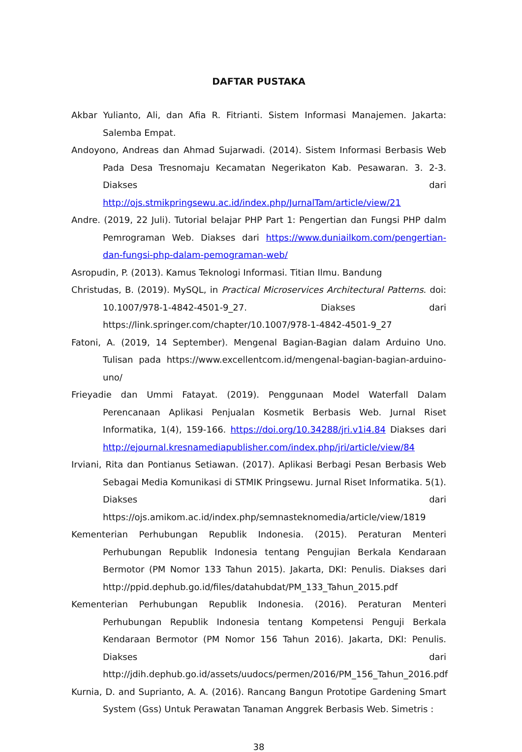DAFTAR PUSTAKA
Akbar Yulianto, Ali, dan Afia R. Fitrianti. Sistem Informasi Manajemen. Jakarta: Salemba Empat.
Andoyono, Andreas dan Ahmad Sujarwadi. (2014). Sistem Informasi Berbasis Web Pada Desa Tresnomaju Kecamatan Negerikaton Kab. Pesawaran. 3. 2-3. Diakses dari http://ojs.stmikpringsewu.ac.id/index.php/JurnalTam/article/view/21
Andre. (2019, 22 Juli). Tutorial belajar PHP Part 1: Pengertian dan Fungsi PHP dalm Pemrograman Web. Diakses dari https://www.duniailkom.com/pengertian-dan-fungsi-php-dalam-pemograman-web/
Asropudin, P. (2013). Kamus Teknologi Informasi. Titian Ilmu. Bandung
Christudas, B. (2019). MySQL, in Practical Microservices Architectural Patterns. doi: 10.1007/978-1-4842-4501-9_27. Diakses dari https://link.springer.com/chapter/10.1007/978-1-4842-4501-9_27
Fatoni, A. (2019, 14 September). Mengenal Bagian-Bagian dalam Arduino Uno. Tulisan pada https://www.excellentcom.id/mengenal-bagian-bagian-arduino-uno/
Frieyadie dan Ummi Fatayat. (2019). Penggunaan Model Waterfall Dalam Perencanaan Aplikasi Penjualan Kosmetik Berbasis Web. Jurnal Riset Informatika, 1(4), 159-166. https://doi.org/10.34288/jri.v1i4.84 Diakses dari http://ejournal.kresnamediapublisher.com/index.php/jri/article/view/84
Irviani, Rita dan Pontianus Setiawan. (2017). Aplikasi Berbagi Pesan Berbasis Web Sebagai Media Komunikasi di STMIK Pringsewu. Jurnal Riset Informatika. 5(1). Diakses dari https://ojs.amikom.ac.id/index.php/semnasteknomedia/article/view/1819
Kementerian Perhubungan Republik Indonesia. (2015). Peraturan Menteri Perhubungan Republik Indonesia tentang Pengujian Berkala Kendaraan Bermotor (PM Nomor 133 Tahun 2015). Jakarta, DKI: Penulis. Diakses dari http://ppid.dephub.go.id/files/datahubdat/PM_133_Tahun_2015.pdf
Kementerian Perhubungan Republik Indonesia. (2016). Peraturan Menteri Perhubungan Republik Indonesia tentang Kompetensi Penguji Berkala Kendaraan Bermotor (PM Nomor 156 Tahun 2016). Jakarta, DKI: Penulis. Diakses dari http://jdih.dephub.go.id/assets/uudocs/permen/2016/PM_156_Tahun_2016.pdf
Kurnia, D. and Suprianto, A. A. (2016). Rancang Bangun Prototipe Gardening Smart System (Gss) Untuk Perawatan Tanaman Anggrek Berbasis Web. Simetris :
38